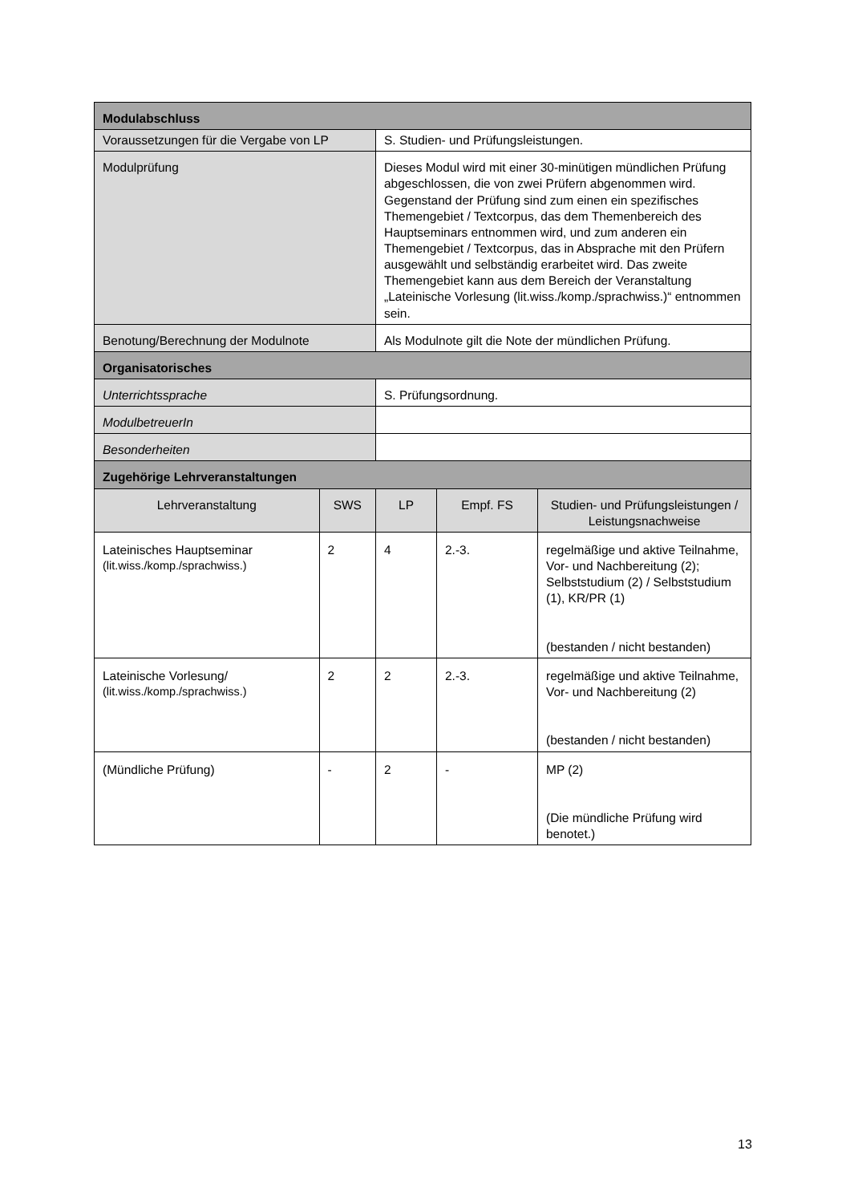| Modulabschluss | | | | |
| Voraussetzungen für die Vergabe von LP | | S. Studien- und Prüfungsleistungen. | | |
| Modulprüfung | | Dieses Modul wird mit einer 30-minütigen mündlichen Prüfung abgeschlossen, die von zwei Prüfern abgenommen wird. Gegenstand der Prüfung sind zum einen ein spezifisches Themengebiet / Textcorpus, das dem Themenbereich des Hauptseminars entnommen wird, und zum anderen ein Themengebiet / Textcorpus, das in Absprache mit den Prüfern ausgewählt und selbständig erarbeitet wird. Das zweite Themengebiet kann aus dem Bereich der Veranstaltung „Lateinische Vorlesung (lit.wiss./komp./sprachwiss.)“ entnommen sein. | | |
| Benotung/Berechnung der Modulnote | | Als Modulnote gilt die Note der mündlichen Prüfung. | | |
| Organisatorisches | | | | |
| Unterrichtssprache | | S. Prüfungsordnung. | | |
| ModulbetreuerIn | | | | |
| Besonderheiten | | | | |
| Zugehörige Lehrveranstaltungen | | | | |
| Lehrveranstaltung | SWS | LP | Empf. FS | Studien- und Prüfungsleistungen / Leistungsnachweise |
| Lateinisches Hauptseminar (lit.wiss./komp./sprachwiss.) | 2 | 4 | 2.-3. | regelmäßige und aktive Teilnahme, Vor- und Nachbereitung (2); Selbststudium (2) / Selbststudium (1), KR/PR (1) (bestanden / nicht bestanden) |
| Lateinische Vorlesung/ (lit.wiss./komp./sprachwiss.) | 2 | 2 | 2.-3. | regelmäßige und aktive Teilnahme, Vor- und Nachbereitung (2) (bestanden / nicht bestanden) |
| (Mündliche Prüfung) | - | 2 | - | MP (2) (Die mündliche Prüfung wird benotet.) |
13